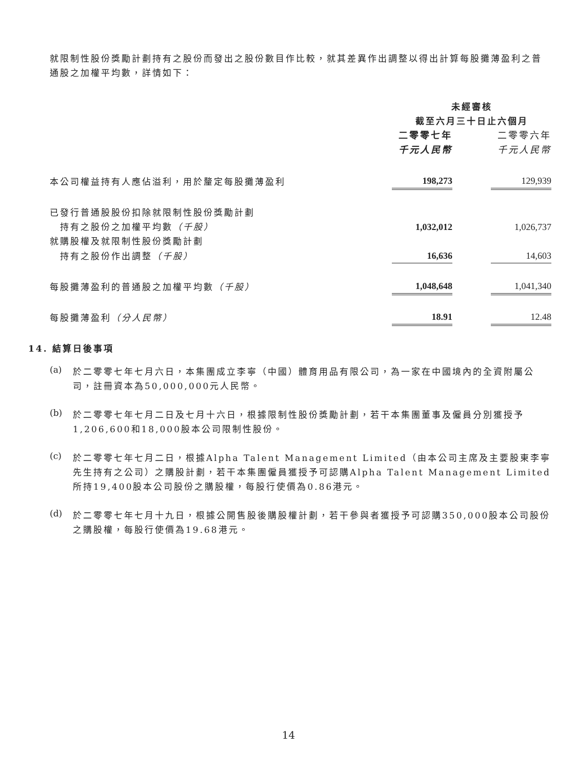就限制性股份獎勵計劃持有之股份而發出之股份數目作比較，就其差異作出調整以得出計算每股攤薄盈利之普通股之加權平均數，詳情如下：
| | 未經審核 | | |
| | 截至六月三十日止六個月 | | |
| | 二零零七年 | | 二零零六年 |
| | 千元人民幣 | | 千元人民幣 |
| 本公司權益持有人應佔溢利，用於釐定每股攤薄盈利 | 198,273 | | 129,939 |
| 已發行普通股股份扣除就限制性股份獎勵計劃 | | | |
| 持有之股份之加權平均數 （千股） | 1,032,012 | | 1,026,737 |
| 就購股權及就限制性股份獎勵計劃 | | | |
| 持有之股份作出調整 （千股） | 16,636 | | 14,603 |
| 每股攤薄盈利的普通股之加權平均數 （千股） | 1,048,648 | | 1,041,340 |
| 每股攤薄盈利 （分人民幣） | 18.91 | | 12.48 |
14. 結算日後事項
(a)
於二零零七年七月六日，本集團成立李寧（中國）體育用品有限公司，為一家在中國境內的全資附屬公司，註冊資本為50,000,000元人民幣。
(b)
於二零零七年七月二日及七月十六日，根據限制性股份獎勵計劃，若干本集團董事及僱員分別獲授予1,206,600和18,000股本公司限制性股份。
(c)
於二零零七年七月二日，根據Alpha Talent Management Limited（由本公司主席及主要股東李寧先生持有之公司）之購股計劃，若干本集團僱員獲授予可認購Alpha Talent Management Limited所持19,400股本公司股份之購股權，每股行使價為0.86港元。
(d)
於二零零七年七月十九日，根據公開售股後購股權計劃，若干參與者獲授予可認購350,000股本公司股份之購股權，每股行使價為19.68港元。
14